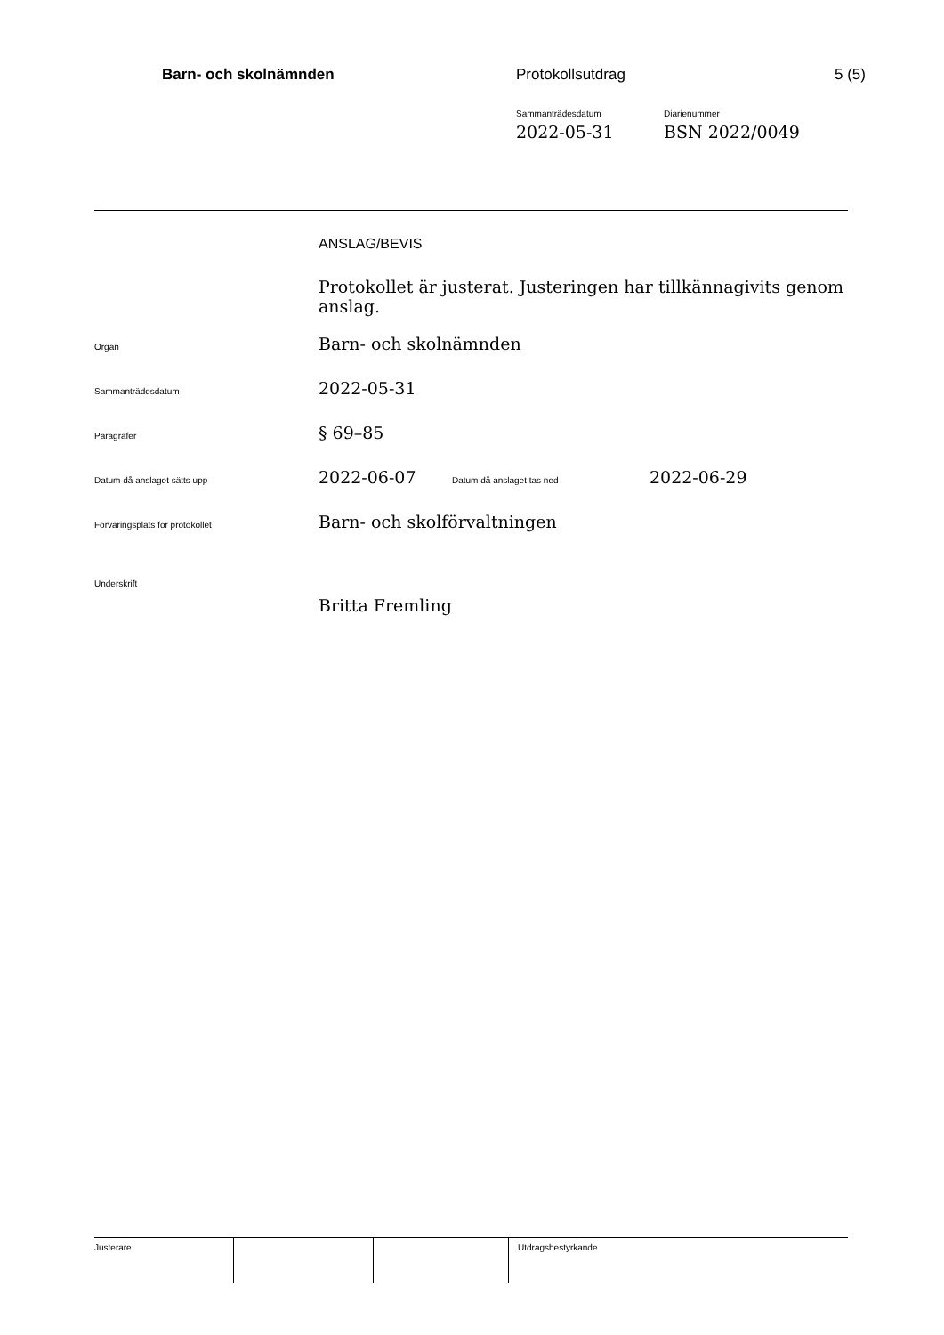Barn- och skolnämnden Protokollsutdrag 5 (5)
Sammanträdesdatum
2022-05-31
Diarienummer
BSN 2022/0049
ANSLAG/BEVIS
Protokollet är justerat. Justeringen har tillkännagivits genom anslag.
Organ
Barn- och skolnämnden
Sammanträdesdatum
2022-05-31
Paragrafer
§ 69–85
Datum då anslaget sätts upp
2022-06-07
Datum då anslaget tas ned
2022-06-29
Förvaringsplats för protokollet
Barn- och skolförvaltningen
Underskrift
Britta Fremling
Justerare Utdragsbestyrkande